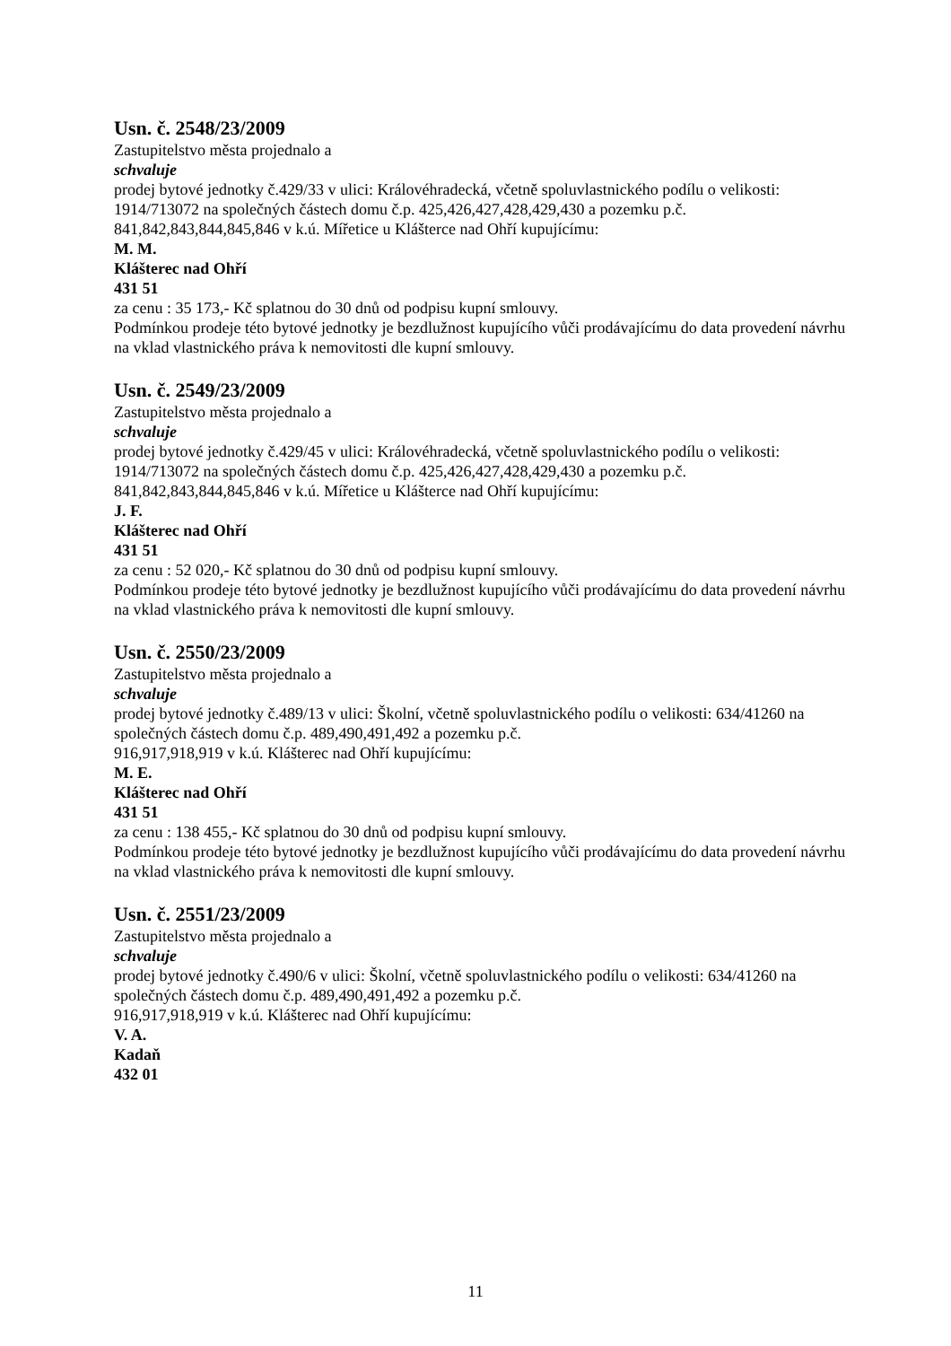Usn. č. 2548/23/2009
Zastupitelstvo města projednalo a
schvaluje
prodej bytové jednotky č.429/33 v ulici: Královéhradecká, včetně spoluvlastnického podílu o velikosti: 1914/713072 na společných částech domu č.p. 425,426,427,428,429,430 a pozemku p.č. 841,842,843,844,845,846 v k.ú. Mířetice u Klášterce nad Ohří kupujícímu:
M. M.
Klášterec nad Ohří
431 51
za cenu : 35 173,- Kč splatnou do 30 dnů od podpisu kupní smlouvy.
Podmínkou prodeje této bytové jednotky je bezdlužnost kupujícího vůči prodávajícímu do data provedení návrhu na vklad vlastnického práva k nemovitosti dle kupní smlouvy.
Usn. č. 2549/23/2009
Zastupitelstvo města projednalo a
schvaluje
prodej bytové jednotky č.429/45 v ulici: Královéhradecká, včetně spoluvlastnického podílu o velikosti: 1914/713072 na společných částech domu č.p. 425,426,427,428,429,430 a pozemku p.č. 841,842,843,844,845,846 v k.ú. Mířetice u Klášterce nad Ohří kupujícímu:
J. F.
Klášterec nad Ohří
431 51
za cenu : 52 020,- Kč splatnou do 30 dnů od podpisu kupní smlouvy.
Podmínkou prodeje této bytové jednotky je bezdlužnost kupujícího vůči prodávajícímu do data provedení návrhu na vklad vlastnického práva k nemovitosti dle kupní smlouvy.
Usn. č. 2550/23/2009
Zastupitelstvo města projednalo a
schvaluje
prodej bytové jednotky č.489/13 v ulici: Školní, včetně spoluvlastnického podílu o velikosti: 634/41260 na společných částech domu č.p. 489,490,491,492 a pozemku p.č.
916,917,918,919 v k.ú. Klášterec nad Ohří kupujícímu:
M. E.
Klášterec nad Ohří
431 51
za cenu : 138 455,- Kč splatnou do 30 dnů od podpisu kupní smlouvy.
Podmínkou prodeje této bytové jednotky je bezdlužnost kupujícího vůči prodávajícímu do data provedení návrhu na vklad vlastnického práva k nemovitosti dle kupní smlouvy.
Usn. č. 2551/23/2009
Zastupitelstvo města projednalo a
schvaluje
prodej bytové jednotky č.490/6 v ulici: Školní, včetně spoluvlastnického podílu o velikosti: 634/41260 na společných částech domu č.p. 489,490,491,492 a pozemku p.č.
916,917,918,919 v k.ú. Klášterec nad Ohří kupujícímu:
V. A.
Kadaň
432 01
11